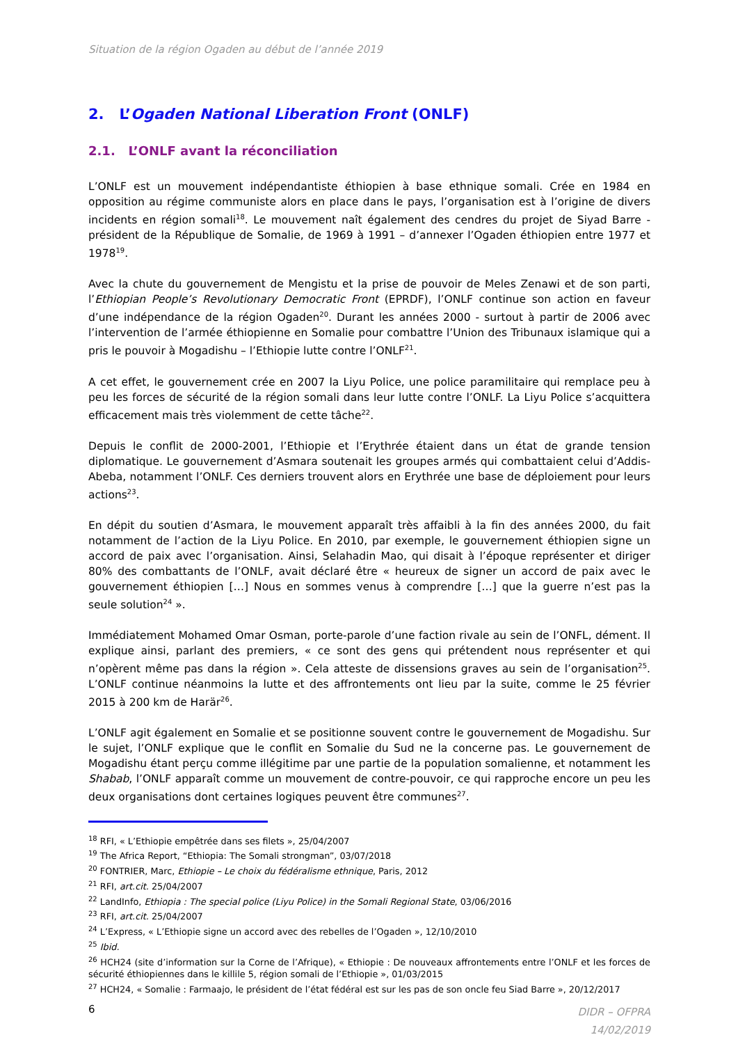Situation de la région Ogaden au début de l’année 2019
2. L’Ogaden National Liberation Front (ONLF)
2.1. L’ONLF avant la réconciliation
L’ONLF est un mouvement indépendantiste éthiopien à base ethnique somali. Crée en 1984 en opposition au régime communiste alors en place dans le pays, l’organisation est à l’origine de divers incidents en région somali<sup>18</sup>. Le mouvement naît également des cendres du projet de Siyad Barre - président de la République de Somalie, de 1969 à 1991 – d’annexer l’Ogaden éthiopien entre 1977 et 1978<sup>19</sup>.
Avec la chute du gouvernement de Mengistu et la prise de pouvoir de Meles Zenawi et de son parti, l’Ethiopian People’s Revolutionary Democratic Front (EPRDF), l’ONLF continue son action en faveur d’une indépendance de la région Ogaden<sup>20</sup>. Durant les années 2000 - surtout à partir de 2006 avec l’intervention de l’armée éthiopienne en Somalie pour combattre l’Union des Tribunaux islamique qui a pris le pouvoir à Mogadishu – l’Ethiopie lutte contre l’ONLF<sup>21</sup>.
A cet effet, le gouvernement crée en 2007 la Liyu Police, une police paramilitaire qui remplace peu à peu les forces de sécurité de la région somali dans leur lutte contre l’ONLF. La Liyu Police s’acquittera efficacement mais très violemment de cette tâche<sup>22</sup>.
Depuis le conflit de 2000-2001, l’Ethiopie et l’Erythrée étaient dans un état de grande tension diplomatique. Le gouvernement d’Asmara soutenait les groupes armés qui combattaient celui d’Addis-Abeba, notamment l’ONLF. Ces derniers trouvent alors en Erythrée une base de déploiement pour leurs actions<sup>23</sup>.
En dépit du soutien d’Asmara, le mouvement apparaît très affaibli à la fin des années 2000, du fait notamment de l’action de la Liyu Police. En 2010, par exemple, le gouvernement éthiopien signe un accord de paix avec l’organisation. Ainsi, Selahadin Mao, qui disait à l’époque représenter et diriger 80% des combattants de l’ONLF, avait déclaré être « heureux de signer un accord de paix avec le gouvernement éthiopien […] Nous en sommes venus à comprendre […] que la guerre n’est pas la seule solution<sup>24</sup> ».
Immédiatement Mohamed Omar Osman, porte-parole d’une faction rivale au sein de l’ONFL, dément. Il explique ainsi, parlant des premiers, « ce sont des gens qui prétendent nous représenter et qui n’opèrent même pas dans la région ». Cela atteste de dissensions graves au sein de l’organisation<sup>25</sup>. L’ONLF continue néanmoins la lutte et des affrontements ont lieu par la suite, comme le 25 février 2015 à 200 km de Harär<sup>26</sup>.
L’ONLF agit également en Somalie et se positionne souvent contre le gouvernement de Mogadishu. Sur le sujet, l’ONLF explique que le conflit en Somalie du Sud ne la concerne pas. Le gouvernement de Mogadishu étant perçu comme illégitime par une partie de la population somalienne, et notamment les Shabab, l’ONLF apparaît comme un mouvement de contre-pouvoir, ce qui rapproche encore un peu les deux organisations dont certaines logiques peuvent être communes<sup>27</sup>.
<sup>18</sup> RFI, « L’Ethiopie empêtrée dans ses filets », 25/04/2007
<sup>19</sup> The Africa Report, “Ethiopia: The Somali strongman”, 03/07/2018
<sup>20</sup> FONTRIER, Marc, Ethiopie – Le choix du fédéralisme ethnique, Paris, 2012
<sup>21</sup> RFI, art.cit. 25/04/2007
<sup>22</sup> LandInfo, Ethiopia : The special police (Liyu Police) in the Somali Regional State, 03/06/2016
<sup>23</sup> RFI, art.cit. 25/04/2007
<sup>24</sup> L’Express, « L’Ethiopie signe un accord avec des rebelles de l’Ogaden », 12/10/2010
<sup>25</sup> Ibid.
<sup>26</sup> HCH24 (site d’information sur la Corne de l’Afrique), « Ethiopie : De nouveaux affrontements entre l’ONLF et les forces de sécurité éthiopiennes dans le killile 5, région somali de l’Ethiopie », 01/03/2015
<sup>27</sup> HCH24, « Somalie : Farmaajo, le président de l’état fédéral est sur les pas de son oncle feu Siad Barre », 20/12/2017
6
DIDR – OFPRA
14/02/2019